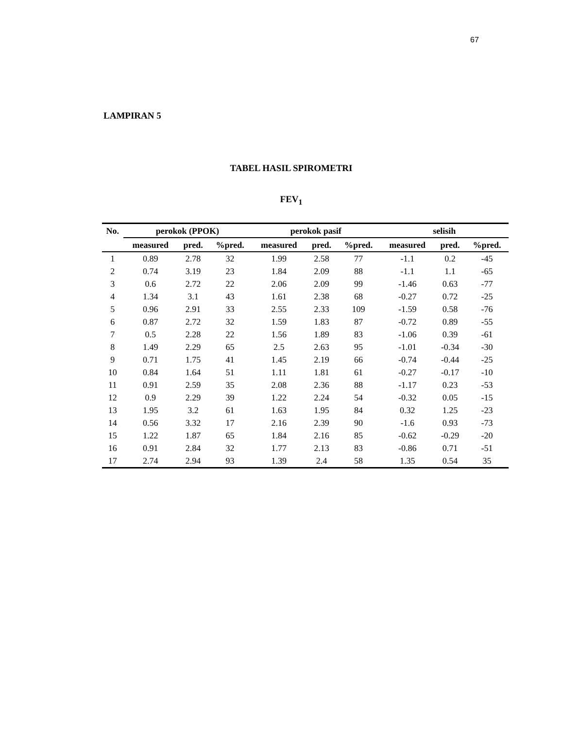67
LAMPIRAN 5
TABEL HASIL SPIROMETRI
FEV<sub>1</sub>
| No. | perokok (PPOK) | | | perokok pasif | | | selisih | | |
| --- | --- | --- | --- | --- | --- | --- | --- | --- | --- |
| | measured | pred. | %pred. | measured | pred. | %pred. | measured | pred. | %pred. |
| 1 | 0.89 | 2.78 | 32 | 1.99 | 2.58 | 77 | -1.1 | 0.2 | -45 |
| 2 | 0.74 | 3.19 | 23 | 1.84 | 2.09 | 88 | -1.1 | 1.1 | -65 |
| 3 | 0.6 | 2.72 | 22 | 2.06 | 2.09 | 99 | -1.46 | 0.63 | -77 |
| 4 | 1.34 | 3.1 | 43 | 1.61 | 2.38 | 68 | -0.27 | 0.72 | -25 |
| 5 | 0.96 | 2.91 | 33 | 2.55 | 2.33 | 109 | -1.59 | 0.58 | -76 |
| 6 | 0.87 | 2.72 | 32 | 1.59 | 1.83 | 87 | -0.72 | 0.89 | -55 |
| 7 | 0.5 | 2.28 | 22 | 1.56 | 1.89 | 83 | -1.06 | 0.39 | -61 |
| 8 | 1.49 | 2.29 | 65 | 2.5 | 2.63 | 95 | -1.01 | -0.34 | -30 |
| 9 | 0.71 | 1.75 | 41 | 1.45 | 2.19 | 66 | -0.74 | -0.44 | -25 |
| 10 | 0.84 | 1.64 | 51 | 1.11 | 1.81 | 61 | -0.27 | -0.17 | -10 |
| 11 | 0.91 | 2.59 | 35 | 2.08 | 2.36 | 88 | -1.17 | 0.23 | -53 |
| 12 | 0.9 | 2.29 | 39 | 1.22 | 2.24 | 54 | -0.32 | 0.05 | -15 |
| 13 | 1.95 | 3.2 | 61 | 1.63 | 1.95 | 84 | 0.32 | 1.25 | -23 |
| 14 | 0.56 | 3.32 | 17 | 2.16 | 2.39 | 90 | -1.6 | 0.93 | -73 |
| 15 | 1.22 | 1.87 | 65 | 1.84 | 2.16 | 85 | -0.62 | -0.29 | -20 |
| 16 | 0.91 | 2.84 | 32 | 1.77 | 2.13 | 83 | -0.86 | 0.71 | -51 |
| 17 | 2.74 | 2.94 | 93 | 1.39 | 2.4 | 58 | 1.35 | 0.54 | 35 |